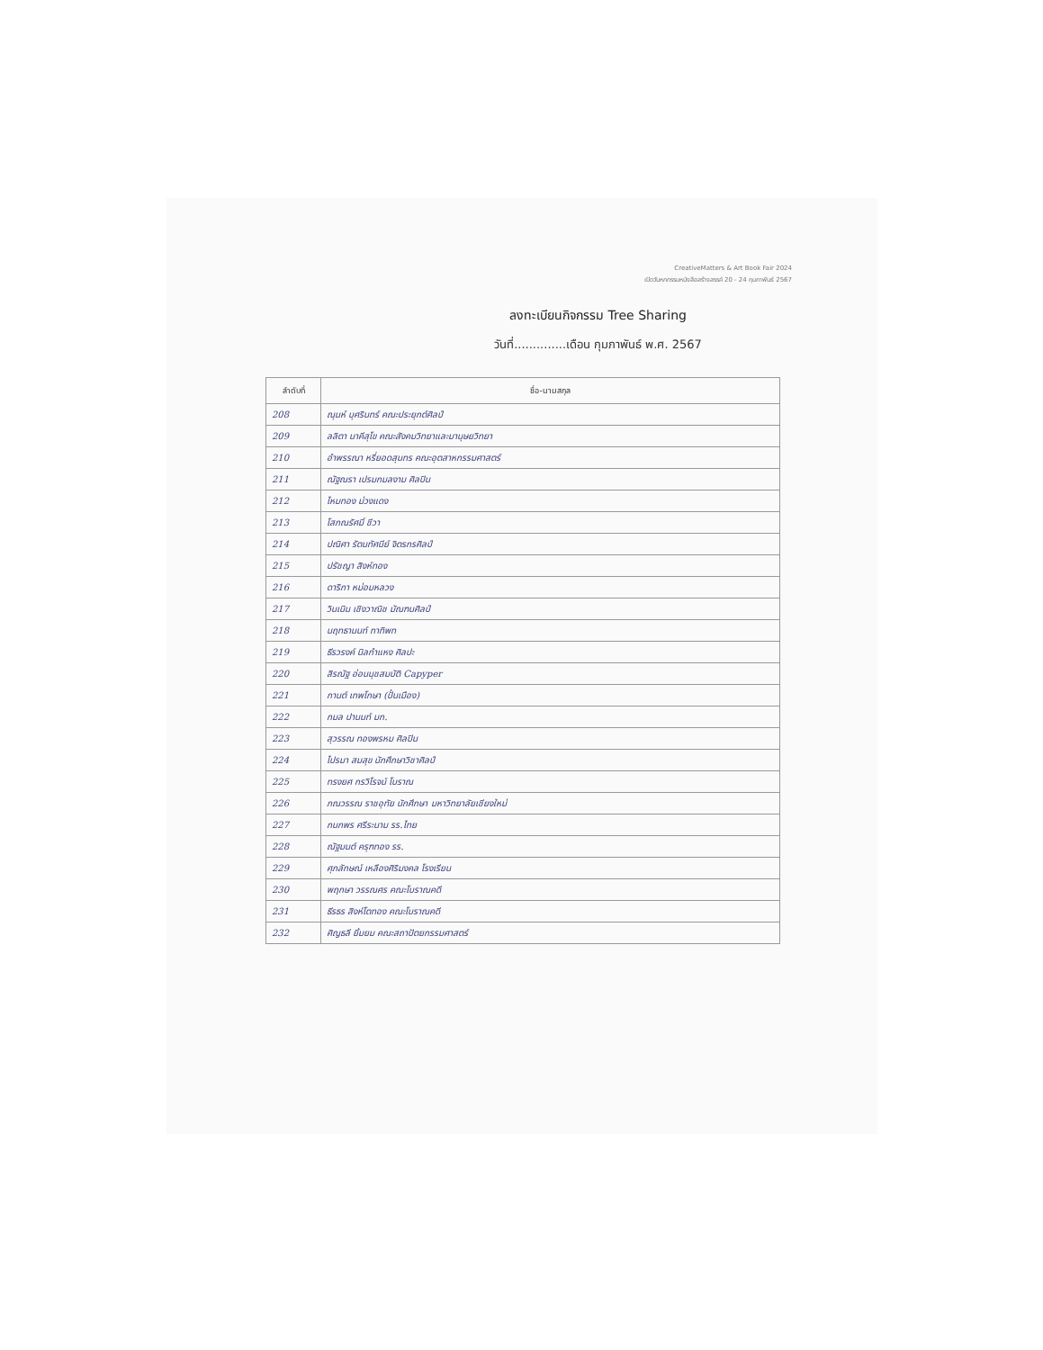CreativeMatters & Art Book Fair 2024
เปิดวันหกกรรมหนังสือสร้างสรรค์ 20 - 24 กุมภาพันธ์ 2567
ลงทะเบียนกิจกรรม Tree Sharing
วันที่..............เดือน กุมภาพันธ์ พ.ศ. 2567
| ลำดับที่ | ชื่อ-นามสกุล |
| --- | --- |
| 208 | ณุนห์ บุศรินทร์ คณะประยุกต์ศิลป์ |
| 209 | ลลิตา นาคีสุโข คณะสังคมวิทยาและมานุษยวิทยา |
| 210 | อำพรรณา หรี่ยอดสุนทร คณะอุตสาหกรรมศาสตร์ |
| 211 | ณัฐณรา เปรมกมลงาม ศิลปิน |
| 212 | ไหมทอง ม่วงแดง |
| 213 | โสภณรัศมิ์ ชีวา |
| 214 | ปณิศา รัตนทัศนีย์ จิตรกรศิลป์ |
| 215 | ปรัชญา สิงห์ทอง |
| 216 | ดาริกา หม่อมหลวง |
| 217 | วินเนิน เชิงวาณิช มัณฑนศิลป์ |
| 218 | นฤทธานนท์ ทาทิพท |
| 219 | ธีรวรงค์ นิลกำแหง ศิลปะ |
| 220 | สิรณัฐ อ่อนนุชสมบัติ Capyper |
| 221 | กานต์ เทพโกษา (ปั้นเมือง) |
| 222 | กมล ปานนท์ มก. |
| 223 | สุวรรณ ทองพรหม ศิลปิน |
| 224 | ไปรมา สมสุข นักศึกษาวิชาศิลป์ |
| 225 | ทรงยศ กรวิโรจน์ โบราณ |
| 226 | ภณวรรณ ราชอุทัย นักศึกษา มหาวิทยาลัยเชียงใหม่ |
| 227 | กนกพร ศรีระนาม รร.ไทย |
| 228 | ณัฐมนต์ ครุฑทอง รร. |
| 229 | ศุภลักษณ์ เหลืองศิริมงคล โรงเรียน |
| 230 | พฤกษา วรรณศร คณะโบราณคดี |
| 231 | ธีรธร สิงห์โตทอง คณะโบราณคดี |
| 232 | ศิญธลี ยิ้มยม คณะสถาปัตยกรรมศาสตร์ |